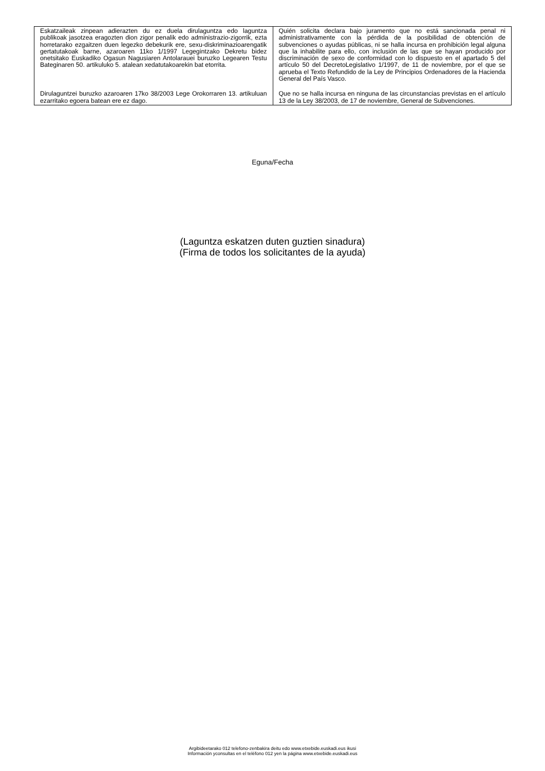| Eskatzaileak zinpean adierazten du ez duela dirulaguntza edo laguntza publikoak jasotzea eragozten dion zigor penalik edo administrazio-zigorrik, ezta horretarako ezgaitzen duen legezko debekurik ere, sexu-diskriminazioarengatik gertatutakoak barne, azaroaren 11ko 1/1997 Legegintzako Dekretu bidez onetsitako Euskadiko Ogasun Nagusiaren Antolarauei buruzko Legearen Testu Bateginaren 50. artikuluko 5. atalean xedatutakoarekin bat etorrita. | Quién solicita declara bajo juramento que no está sancionada penal ni administrativamente con la pérdida de la posibilidad de obtención de subvenciones o ayudas públicas, ni se halla incursa en prohibición legal alguna que la inhabilite para ello, con inclusión de las que se hayan producido por discriminación de sexo de conformidad con lo dispuesto en el apartado 5 del artículo 50 del DecretoLegislativo 1/1997, de 11 de noviembre, por el que se aprueba el Texto Refundido de la Ley de Principios Ordenadores de la Hacienda General del País Vasco. |
| Dirulaguntzei buruzko azaroaren 17ko 38/2003 Lege Orokorraren 13. artikuluan ezarritako egoera batean ere ez dago. | Que no se halla incursa en ninguna de las circunstancias previstas en el artículo 13 de la Ley 38/2003, de 17 de noviembre, General de Subvenciones. |
Eguna/Fecha
(Laguntza eskatzen duten guztien sinadura)
(Firma de todos los solicitantes de la ayuda)
Argibideetarako 012 telefono-zenbakira deitu edo www.etxebide.euskadi.eus ikusi
Información yconsultas en el teléfono 012 yen la página www.etxebide.euskadi.eus